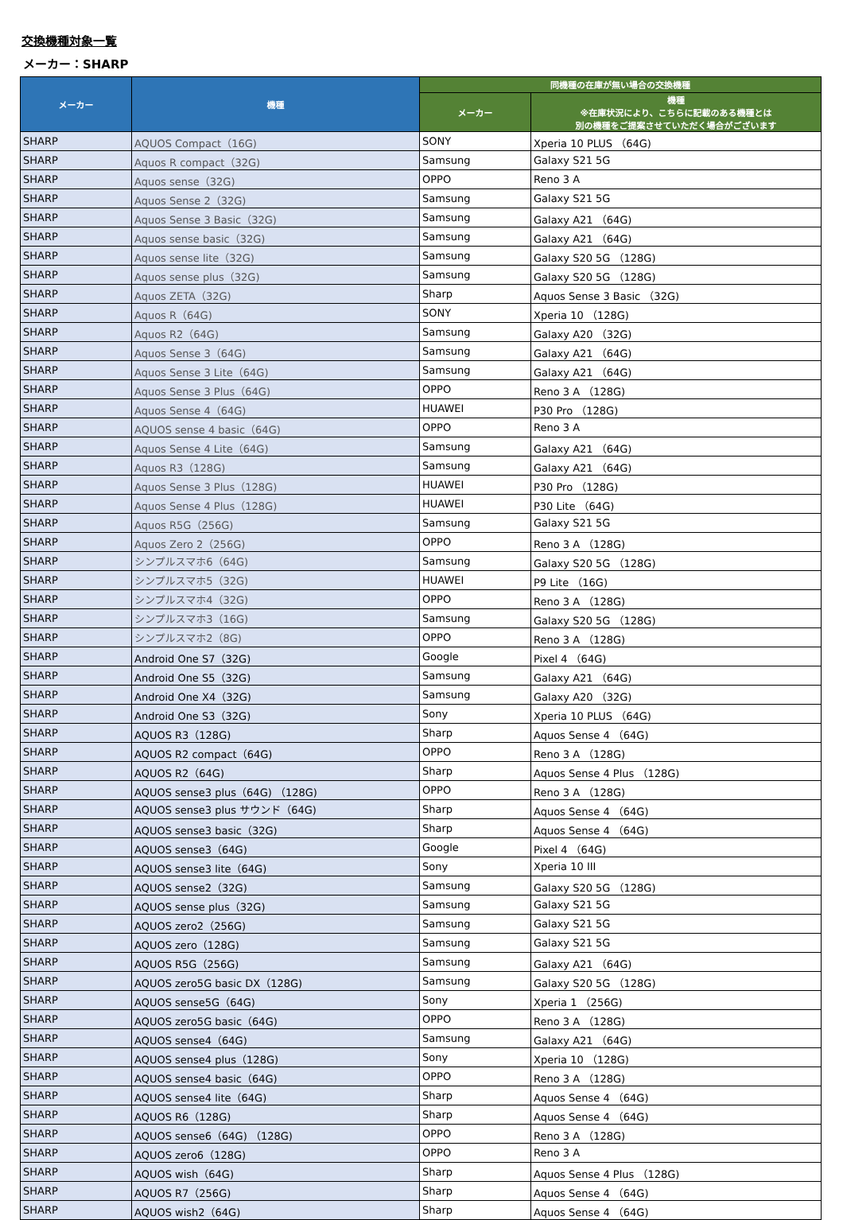交換機種対象一覧
メーカー：SHARP
| メーカー | 機種 | 同機種の在庫が無い場合の交換機種 | |
| --- | --- | --- | --- |
| | | メーカー | 機種 ※在庫状況により、こちらに記載のある機種とは 別の機種をご提案させていただく場合がございます |
| SHARP | AQUOS Compact（16G) | SONY | Xperia 10 PLUS （64G) |
| SHARP | Aquos R compact（32G) | Samsung | Galaxy S21 5G |
| SHARP | Aquos sense（32G) | OPPO | Reno 3 A |
| SHARP | Aquos Sense 2（32G) | Samsung | Galaxy S21 5G |
| SHARP | Aquos Sense 3 Basic（32G) | Samsung | Galaxy A21 （64G) |
| SHARP | Aquos sense basic（32G) | Samsung | Galaxy A21 （64G) |
| SHARP | Aquos sense lite（32G) | Samsung | Galaxy S20 5G （128G) |
| SHARP | Aquos sense plus（32G) | Samsung | Galaxy S20 5G （128G) |
| SHARP | Aquos ZETA（32G) | Sharp | Aquos Sense 3 Basic （32G) |
| SHARP | Aquos R（64G) | SONY | Xperia 10 （128G) |
| SHARP | Aquos R2（64G) | Samsung | Galaxy A20 （32G) |
| SHARP | Aquos Sense 3（64G) | Samsung | Galaxy A21 （64G) |
| SHARP | Aquos Sense 3 Lite（64G) | Samsung | Galaxy A21 （64G) |
| SHARP | Aquos Sense 3 Plus（64G) | OPPO | Reno 3 A （128G) |
| SHARP | Aquos Sense 4（64G) | HUAWEI | P30 Pro （128G) |
| SHARP | AQUOS sense 4 basic（64G) | OPPO | Reno 3 A |
| SHARP | Aquos Sense 4 Lite（64G) | Samsung | Galaxy A21 （64G) |
| SHARP | Aquos R3（128G) | Samsung | Galaxy A21 （64G) |
| SHARP | Aquos Sense 3 Plus（128G) | HUAWEI | P30 Pro （128G) |
| SHARP | Aquos Sense 4 Plus（128G) | HUAWEI | P30 Lite （64G) |
| SHARP | Aquos R5G（256G) | Samsung | Galaxy S21 5G |
| SHARP | Aquos Zero 2（256G) | OPPO | Reno 3 A （128G) |
| SHARP | シンプルスマホ6（64G) | Samsung | Galaxy S20 5G （128G) |
| SHARP | シンプルスマホ5（32G) | HUAWEI | P9 Lite （16G) |
| SHARP | シンプルスマホ4（32G) | OPPO | Reno 3 A （128G) |
| SHARP | シンプルスマホ3（16G) | Samsung | Galaxy S20 5G （128G) |
| SHARP | シンプルスマホ2（8G) | OPPO | Reno 3 A （128G) |
| SHARP | Android One S7（32G) | Google | Pixel 4 （64G) |
| SHARP | Android One S5（32G) | Samsung | Galaxy A21 （64G) |
| SHARP | Android One X4（32G) | Samsung | Galaxy A20 （32G) |
| SHARP | Android One S3（32G) | Sony | Xperia 10 PLUS （64G) |
| SHARP | AQUOS R3（128G) | Sharp | Aquos Sense 4 （64G) |
| SHARP | AQUOS R2 compact（64G) | OPPO | Reno 3 A （128G) |
| SHARP | AQUOS R2（64G) | Sharp | Aquos Sense 4 Plus （128G) |
| SHARP | AQUOS sense3 plus（64G) （128G) | OPPO | Reno 3 A （128G) |
| SHARP | AQUOS sense3 plus サウンド（64G) | Sharp | Aquos Sense 4 （64G) |
| SHARP | AQUOS sense3 basic（32G) | Sharp | Aquos Sense 4 （64G) |
| SHARP | AQUOS sense3（64G) | Google | Pixel 4 （64G) |
| SHARP | AQUOS sense3 lite（64G) | Sony | Xperia 10 III |
| SHARP | AQUOS sense2（32G) | Samsung | Galaxy S20 5G （128G) |
| SHARP | AQUOS sense plus（32G) | Samsung | Galaxy S21 5G |
| SHARP | AQUOS zero2（256G) | Samsung | Galaxy S21 5G |
| SHARP | AQUOS zero（128G) | Samsung | Galaxy S21 5G |
| SHARP | AQUOS R5G（256G) | Samsung | Galaxy A21 （64G) |
| SHARP | AQUOS zero5G basic DX（128G) | Samsung | Galaxy S20 5G （128G) |
| SHARP | AQUOS sense5G（64G) | Sony | Xperia 1 （256G) |
| SHARP | AQUOS zero5G basic（64G) | OPPO | Reno 3 A （128G) |
| SHARP | AQUOS sense4（64G) | Samsung | Galaxy A21 （64G) |
| SHARP | AQUOS sense4 plus（128G) | Sony | Xperia 10 （128G) |
| SHARP | AQUOS sense4 basic（64G) | OPPO | Reno 3 A （128G) |
| SHARP | AQUOS sense4 lite（64G) | Sharp | Aquos Sense 4 （64G) |
| SHARP | AQUOS R6（128G) | Sharp | Aquos Sense 4 （64G) |
| SHARP | AQUOS sense6（64G) （128G) | OPPO | Reno 3 A （128G) |
| SHARP | AQUOS zero6（128G) | OPPO | Reno 3 A |
| SHARP | AQUOS wish（64G) | Sharp | Aquos Sense 4 Plus （128G) |
| SHARP | AQUOS R7（256G) | Sharp | Aquos Sense 4 （64G) |
| SHARP | AQUOS wish2（64G) | Sharp | Aquos Sense 4 （64G) |